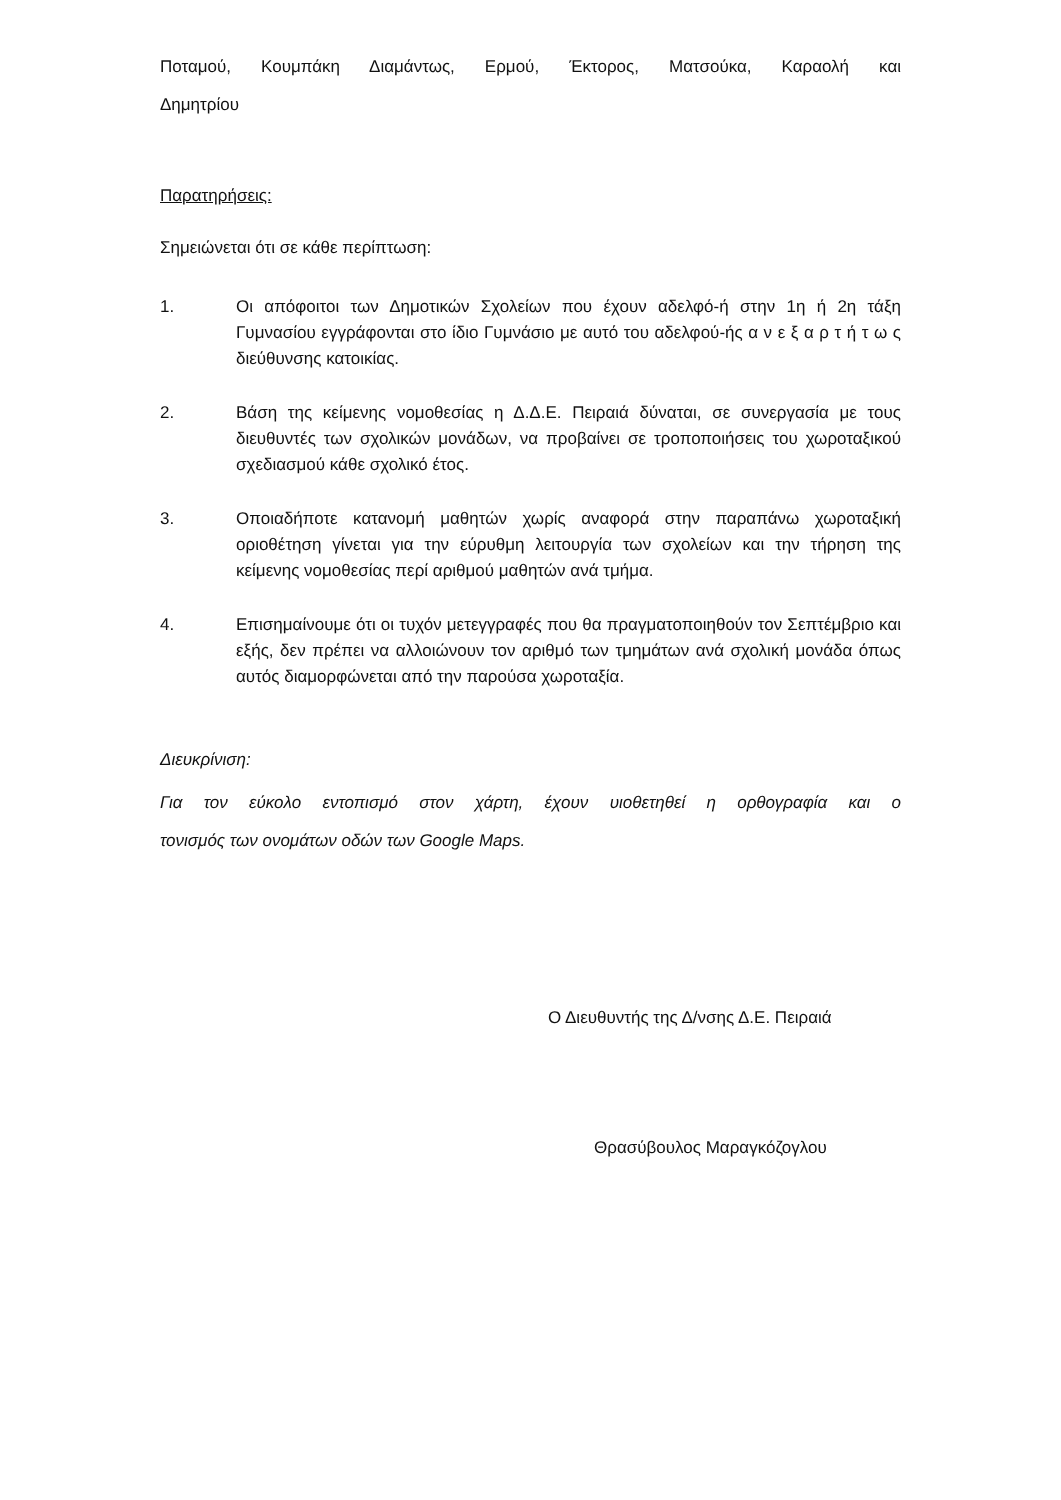Ποταμού, Κουμπάκη Διαμάντως, Ερμού, Έκτορος, Ματσούκα, Καραολή και
Δημητρίου
Παρατηρήσεις:
Σημειώνεται ότι σε κάθε περίπτωση:
1. Οι απόφοιτοι των Δημοτικών Σχολείων που έχουν αδελφό-ή στην 1η ή 2η τάξη Γυμνασίου εγγράφονται στο ίδιο Γυμνάσιο με αυτό του αδελφού-ής α ν ε ξ α ρ τ ή τ ω ς διεύθυνσης κατοικίας.
2. Βάση της κείμενης νομοθεσίας η Δ.Δ.Ε. Πειραιά δύναται, σε συνεργασία με τους διευθυντές των σχολικών μονάδων, να προβαίνει σε τροποποιήσεις του χωροταξικού σχεδιασμού κάθε σχολικό έτος.
3. Οποιαδήποτε κατανομή μαθητών χωρίς αναφορά στην παραπάνω χωροταξική οριοθέτηση γίνεται για την εύρυθμη λειτουργία των σχολείων και την τήρηση της κείμενης νομοθεσίας περί αριθμού μαθητών ανά τμήμα.
4. Επισημαίνουμε ότι οι τυχόν μετεγγραφές που θα πραγματοποιηθούν τον Σεπτέμβριο και εξής, δεν πρέπει να αλλοιώνουν τον αριθμό των τμημάτων ανά σχολική μονάδα όπως αυτός διαμορφώνεται από την παρούσα χωροταξία.
Διευκρίνιση:
Για τον εύκολο εντοπισμό στον χάρτη, έχουν υιοθετηθεί η ορθογραφία και ο
τονισμός των ονομάτων οδών των Google Maps.
Ο Διευθυντής της Δ/νσης Δ.Ε. Πειραιά
Θρασύβουλος Μαραγκόζογλου